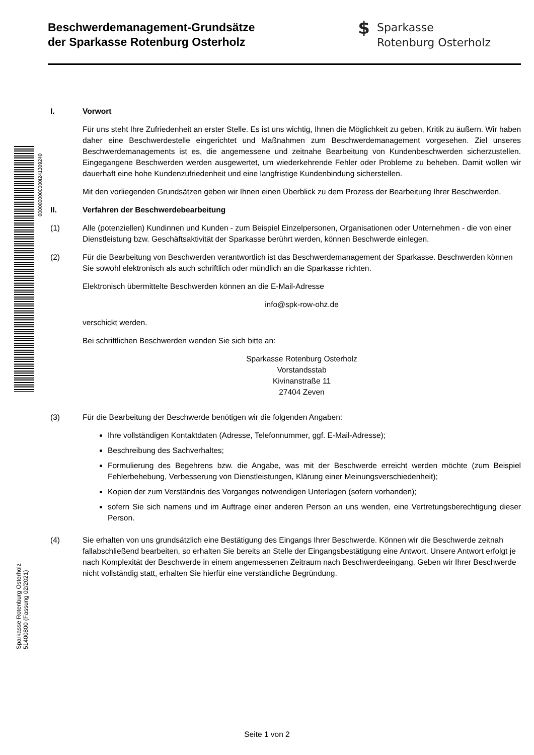Beschwerdemanagement-Grundsätze
der Sparkasse Rotenburg Osterholz
$ Sparkasse
Rotenburg Osterholz
0000000000000I241309240
I. Vorwort
Für uns steht Ihre Zufriedenheit an erster Stelle. Es ist uns wichtig, Ihnen die Möglichkeit zu geben, Kritik zu äußern. Wir haben daher eine Beschwerdestelle eingerichtet und Maßnahmen zum Beschwerdemanagement vorgesehen. Ziel unseres Beschwerdemanagements ist es, die angemessene und zeitnahe Bearbeitung von Kundenbeschwerden sicherzustellen. Eingegangene Beschwerden werden ausgewertet, um wiederkehrende Fehler oder Probleme zu beheben. Damit wollen wir dauerhaft eine hohe Kundenzufriedenheit und eine langfristige Kundenbindung sicherstellen.
Mit den vorliegenden Grundsätzen geben wir Ihnen einen Überblick zu dem Prozess der Bearbeitung Ihrer Beschwerden.
II. Verfahren der Beschwerdebearbeitung
(1) Alle (potenziellen) Kundinnen und Kunden - zum Beispiel Einzelpersonen, Organisationen oder Unternehmen - die von einer Dienstleistung bzw. Geschäftsaktivität der Sparkasse berührt werden, können Beschwerde einlegen.
(2) Für die Bearbeitung von Beschwerden verantwortlich ist das Beschwerdemanagement der Sparkasse. Beschwerden können Sie sowohl elektronisch als auch schriftlich oder mündlich an die Sparkasse richten.
Elektronisch übermittelte Beschwerden können an die E-Mail-Adresse
info@spk-row-ohz.de
verschickt werden.
Bei schriftlichen Beschwerden wenden Sie sich bitte an:
Sparkasse Rotenburg Osterholz
Vorstandsstab
Kivinanstraße 11
27404 Zeven
(3) Für die Bearbeitung der Beschwerde benötigen wir die folgenden Angaben:
Ihre vollständigen Kontaktdaten (Adresse, Telefonnummer, ggf. E-Mail-Adresse);
Beschreibung des Sachverhaltes;
Formulierung des Begehrens bzw. die Angabe, was mit der Beschwerde erreicht werden möchte (zum Beispiel Fehlerbehebung, Verbesserung von Dienstleistungen, Klärung einer Meinungsverschiedenheit);
Kopien der zum Verständnis des Vorganges notwendigen Unterlagen (sofern vorhanden);
sofern Sie sich namens und im Auftrage einer anderen Person an uns wenden, eine Vertretungsberechtigung dieser Person.
(4) Sie erhalten von uns grundsätzlich eine Bestätigung des Eingangs Ihrer Beschwerde. Können wir die Beschwerde zeitnah fallabschließend bearbeiten, so erhalten Sie bereits an Stelle der Eingangsbestätigung eine Antwort. Unsere Antwort erfolgt je nach Komplexität der Beschwerde in einem angemessenen Zeitraum nach Beschwerdeeingang. Geben wir Ihrer Beschwerde nicht vollständig statt, erhalten Sie hierfür eine verständliche Begründung.
Sparkasse Rotenburg Osterholz
51400800 (Fassung 02/2021)
Seite 1 von 2